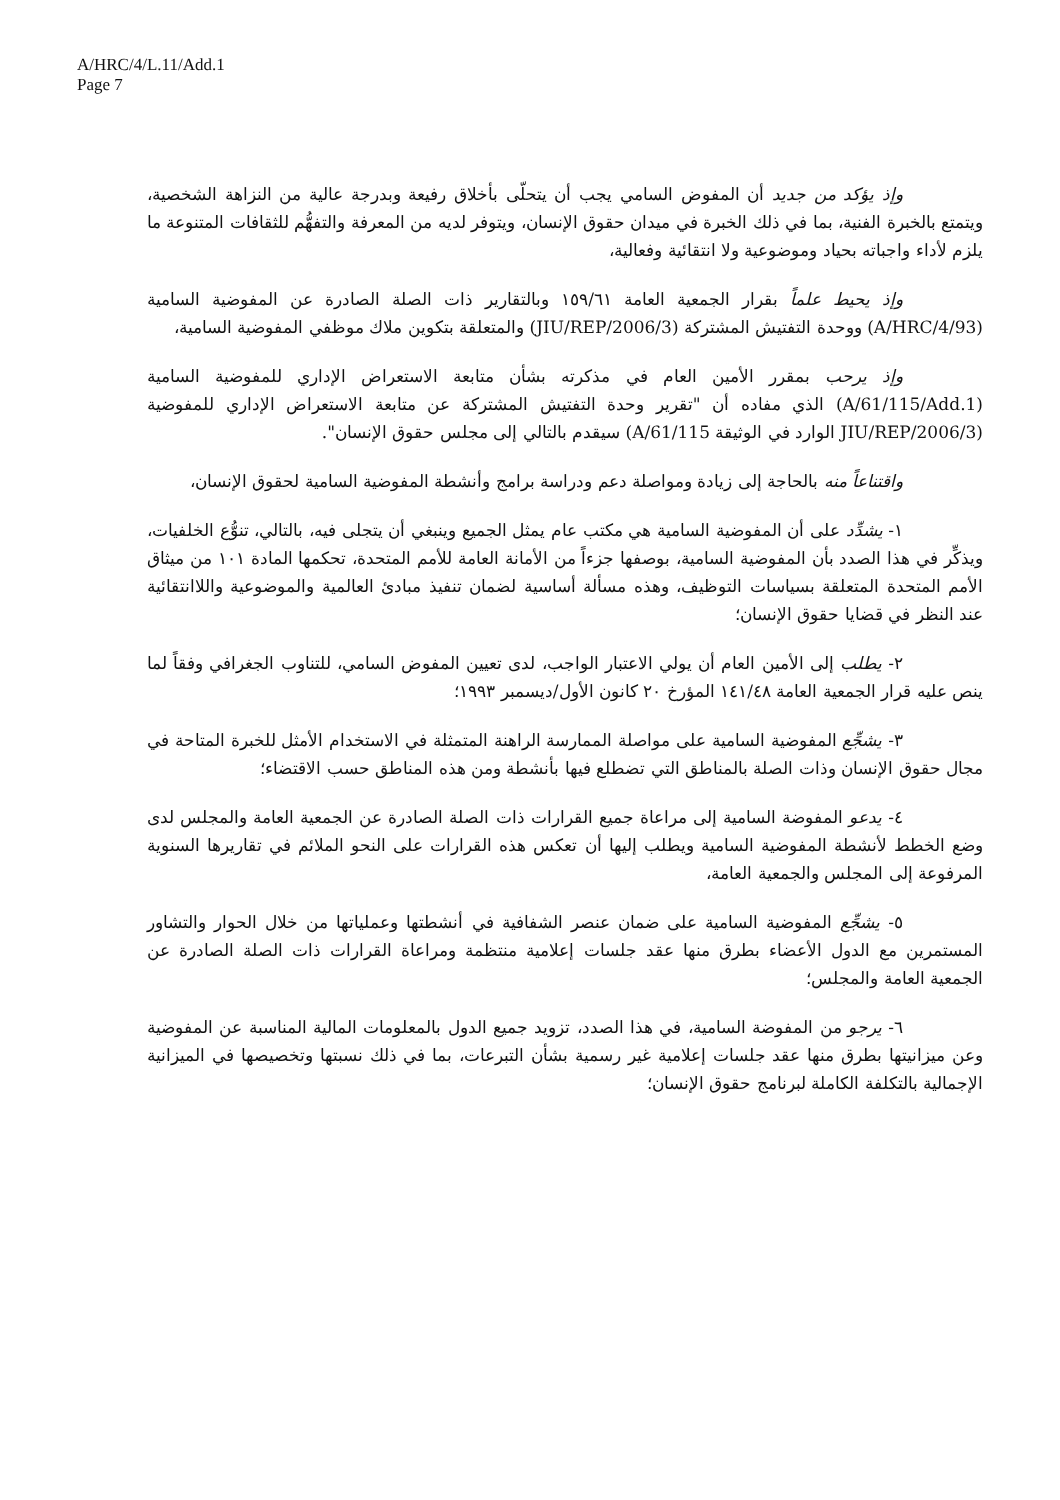A/HRC/4/L.11/Add.1
Page 7
وإذ يؤكد من جديد أن المفوض السامي يجب أن يتحلّى بأخلاق رفيعة وبدرجة عالية من النزاهة الشخصية، ويتمتع بالخبرة الفنية، بما في ذلك الخبرة في ميدان حقوق الإنسان، ويتوفر لديه من المعرفة والتفهُّم للثقافات المتنوعة ما يلزم لأداء واجباته بحياد وموضوعية ولا انتقائية وفعالية،
وإذ يحيط علماً بقرار الجمعية العامة ١٥٩/٦١ وبالتقارير ذات الصلة الصادرة عن المفوضية السامية (A/HRC/4/93) ووحدة التفتيش المشتركة (JIU/REP/2006/3) والمتعلقة بتكوين ملاك موظفي المفوضية السامية،
وإذ يرحب بمقرر الأمين العام في مذكرته بشأن متابعة الاستعراض الإداري للمفوضية السامية (A/61/115/Add.1) الذي مفاده أن "تقرير وحدة التفتيش المشتركة عن متابعة الاستعراض الإداري للمفوضية (JIU/REP/2006/3 الوارد في الوثيقة A/61/115) سيقدم بالتالي إلى مجلس حقوق الإنسان".
واقتناعاً منه بالحاجة إلى زيادة ومواصلة دعم ودراسة برامج وأنشطة المفوضية السامية لحقوق الإنسان،
١- يشدِّد على أن المفوضية السامية هي مكتب عام يمثل الجميع وينبغي أن يتجلى فيه، بالتالي، تنوُّع الخلفيات، ويذكِّر في هذا الصدد بأن المفوضية السامية، بوصفها جزءاً من الأمانة العامة للأمم المتحدة، تحكمها المادة ١٠١ من ميثاق الأمم المتحدة المتعلقة بسياسات التوظيف، وهذه مسألة أساسية لضمان تنفيذ مبادئ العالمية والموضوعية واللاانتقائية عند النظر في قضايا حقوق الإنسان؛
٢- يطلب إلى الأمين العام أن يولي الاعتبار الواجب، لدى تعيين المفوض السامي، للتناوب الجغرافي وفقاً لما ينص عليه قرار الجمعية العامة ١٤١/٤٨ المؤرخ ٢٠ كانون الأول/ديسمبر ١٩٩٣؛
٣- يشجِّع المفوضية السامية على مواصلة الممارسة الراهنة المتمثلة في الاستخدام الأمثل للخبرة المتاحة في مجال حقوق الإنسان وذات الصلة بالمناطق التي تضطلع فيها بأنشطة ومن هذه المناطق حسب الاقتضاء؛
٤- يدعو المفوضة السامية إلى مراعاة جميع القرارات ذات الصلة الصادرة عن الجمعية العامة والمجلس لدى وضع الخطط لأنشطة المفوضية السامية ويطلب إليها أن تعكس هذه القرارات على النحو الملائم في تقاريرها السنوية المرفوعة إلى المجلس والجمعية العامة،
٥- يشجِّع المفوضية السامية على ضمان عنصر الشفافية في أنشطتها وعملياتها من خلال الحوار والتشاور المستمرين مع الدول الأعضاء بطرق منها عقد جلسات إعلامية منتظمة ومراعاة القرارات ذات الصلة الصادرة عن الجمعية العامة والمجلس؛
٦- يرجو من المفوضة السامية، في هذا الصدد، تزويد جميع الدول بالمعلومات المالية المناسبة عن المفوضية وعن ميزانيتها بطرق منها عقد جلسات إعلامية غير رسمية بشأن التبرعات، بما في ذلك نسبتها وتخصيصها في الميزانية الإجمالية بالتكلفة الكاملة لبرنامج حقوق الإنسان؛